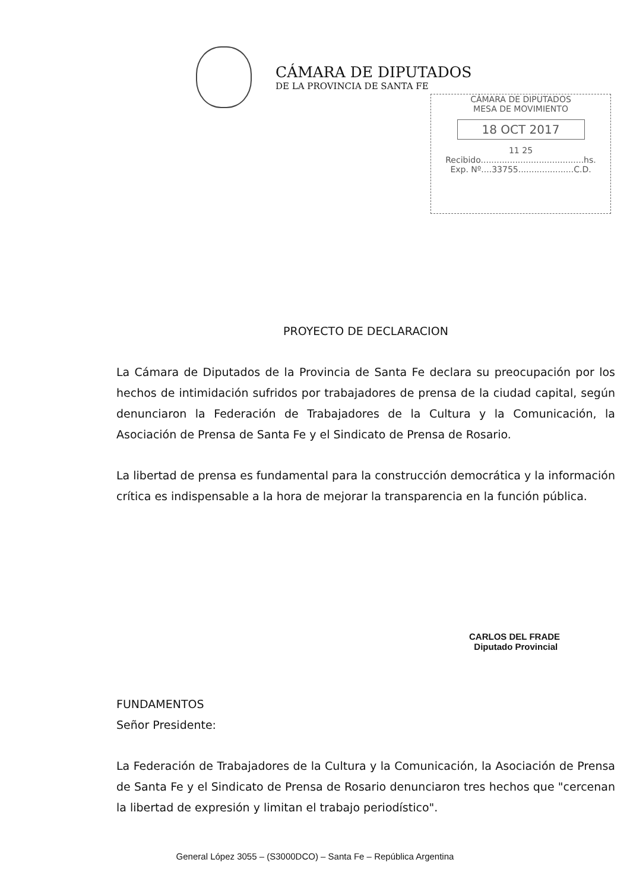CÁMARA DE DIPUTADOS
DE LA PROVINCIA DE SANTA FE
CÁMARA DE DIPUTADOS
MESA DE MOVIMIENTO
18 OCT 2017
11 25
Recibido.......................................hs.
Exp. Nº....33755.....................C.D.
PROYECTO DE DECLARACION
La Cámara de Diputados de la Provincia de Santa Fe declara su preocupación por los hechos de intimidación sufridos por trabajadores de prensa de la ciudad capital, según denunciaron la Federación de Trabajadores de la Cultura y la Comunicación, la Asociación de Prensa de Santa Fe y el Sindicato de Prensa de Rosario.
La libertad de prensa es fundamental para la construcción democrática y la información crítica es indispensable a la hora de mejorar la transparencia en la función pública.
CARLOS DEL FRADE
Diputado Provincial
FUNDAMENTOS
Señor Presidente:
La Federación de Trabajadores de la Cultura y la Comunicación, la Asociación de Prensa de Santa Fe y el Sindicato de Prensa de Rosario denunciaron tres hechos que "cercenan la libertad de expresión y limitan el trabajo periodístico".
General López 3055 – (S3000DCO) – Santa Fe – República Argentina